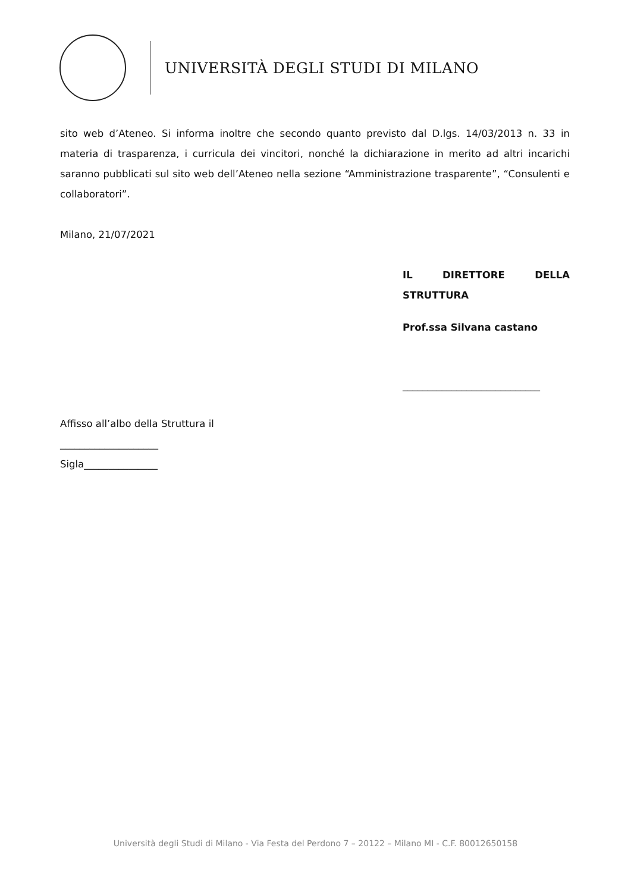UNIVERSITÀ DEGLI STUDI DI MILANO
sito web d’Ateneo. Si informa inoltre che secondo quanto previsto dal D.lgs. 14/03/2013 n. 33 in materia di trasparenza, i curricula dei vincitori, nonché la dichiarazione in merito ad altri incarichi saranno pubblicati sul sito web dell’Ateneo nella sezione “Amministrazione trasparente”, “Consulenti e collaboratori”.
Milano, 21/07/2021
IL DIRETTORE DELLA STRUTTURA
Prof.ssa Silvana castano
____________________________
Affisso all’albo della Struttura il
____________________
Sigla_______________
Università degli Studi di Milano - Via Festa del Perdono 7 – 20122 – Milano MI - C.F. 80012650158